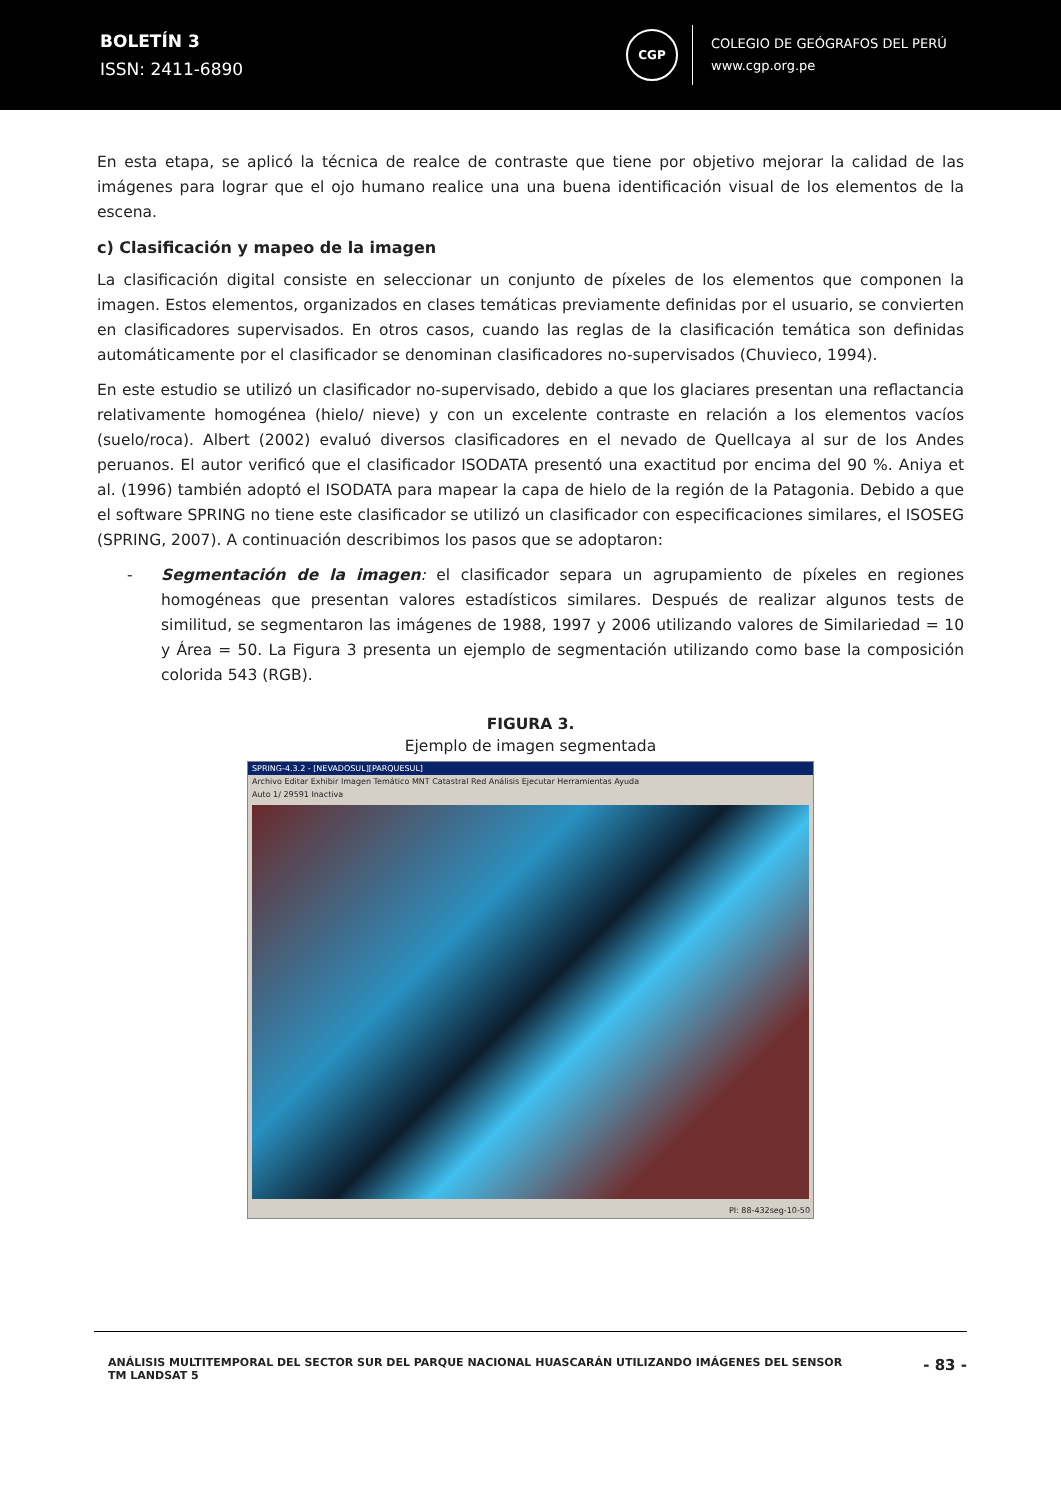BOLETÍN 3
ISSN: 2411-6890
CGP
COLEGIO DE GEÓGRAFOS DEL PERÚ
www.cgp.org.pe
En esta etapa, se aplicó la técnica de realce de contraste que tiene por objetivo mejorar la calidad de las imágenes para lograr que el ojo humano realice una una buena identificación visual de los elementos de la escena.
c) Clasificación y mapeo de la imagen
La clasificación digital consiste en seleccionar un conjunto de píxeles de los elementos que componen la imagen. Estos elementos, organizados en clases temáticas previamente definidas por el usuario, se convierten en clasificadores supervisados. En otros casos, cuando las reglas de la clasificación temática son definidas automáticamente por el clasificador se denominan clasificadores no-supervisados (Chuvieco, 1994).
En este estudio se utilizó un clasificador no-supervisado, debido a que los glaciares presentan una reflactancia relativamente homogénea (hielo/ nieve) y con un excelente contraste en relación a los elementos vacíos (suelo/roca). Albert (2002) evaluó diversos clasificadores en el nevado de Quellcaya al sur de los Andes peruanos. El autor verificó que el clasificador ISODATA presentó una exactitud por encima del 90 %. Aniya et al. (1996) también adoptó el ISODATA para mapear la capa de hielo de la región de la Patagonia. Debido a que el software SPRING no tiene este clasificador se utilizó un clasificador con especificaciones similares, el ISOSEG (SPRING, 2007). A continuación describimos los pasos que se adoptaron:
- Segmentación de la imagen: el clasificador separa un agrupamiento de píxeles en regiones homogéneas que presentan valores estadísticos similares. Después de realizar algunos tests de similitud, se segmentaron las imágenes de 1988, 1997 y 2006 utilizando valores de Similariedad = 10 y Área = 50. La Figura 3 presenta un ejemplo de segmentación utilizando como base la composición colorida 543 (RGB).
FIGURA 3.
Ejemplo de imagen segmentada
SPRING-4.3.2 - [NEVADOSUL][PARQUESUL]
Archivo Editar Exhibir Imagen Temático MNT Catastral Red Análisis Ejecutar Herramientas Ayuda
Auto 1/ 29591 Inactiva
PI: 88-432seg-10-50
ANÁLISIS MULTITEMPORAL DEL SECTOR SUR DEL PARQUE NACIONAL HUASCARÁN UTILIZANDO IMÁGENES DEL SENSOR TM LANDSAT 5
- 83 -